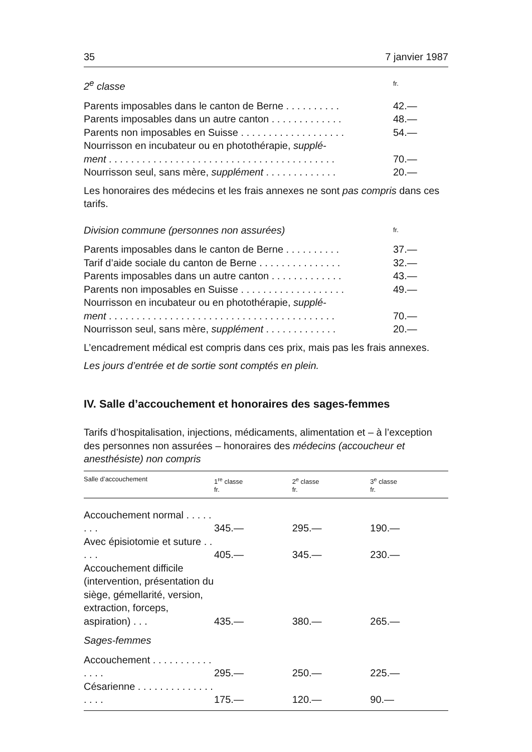35 7 janvier 1987
2<sup>e</sup> classe fr.
Parents imposables dans le canton de Berne . . . . . . . . . . 42.—
Parents imposables dans un autre canton . . . . . . . . . . . . . 48.—
Parents non imposables en Suisse . . . . . . . . . . . . . . . . . . . 54.—
Nourrisson en incubateur ou en photothérapie, supplé-
ment . . . . . . . . . . . . . . . . . . . . . . . . . . . . . . . . . . . . . . . . . 70.—
Nourrisson seul, sans mère, supplément . . . . . . . . . . . . . 20.—
Les honoraires des médecins et les frais annexes ne sont pas compris dans ces tarifs.
Division commune (personnes non assurées) fr.
Parents imposables dans le canton de Berne . . . . . . . . . . 37.—
Tarif d’aide sociale du canton de Berne . . . . . . . . . . . . . . . 32.—
Parents imposables dans un autre canton . . . . . . . . . . . . . 43.—
Parents non imposables en Suisse . . . . . . . . . . . . . . . . . . . 49.—
Nourrisson en incubateur ou en photothérapie, supplé-
ment . . . . . . . . . . . . . . . . . . . . . . . . . . . . . . . . . . . . . . . . . 70.—
Nourrisson seul, sans mère, supplément . . . . . . . . . . . . . 20.—
L’encadrement médical est compris dans ces prix, mais pas les frais annexes.
Les jours d’entrée et de sortie sont comptés en plein.
IV. Salle d’accouchement et honoraires des sages-femmes
Tarifs d’hospitalisation, injections, médicaments, alimentation et – à l’exception des personnes non assurées – honoraires des médecins (accoucheur et anesthésiste) non compris
| Salle d’accouchement | 1<sup>re</sup> classe fr. | 2<sup>e</sup> classe fr. | 3<sup>e</sup> classe fr. |
| --- | --- | --- | --- |
| Accouchement normal . . . . . . . . | 345.— | 295.— | 190.— |
| Avec épisiotomie et suture . . . . . | 405.— | 345.— | 230.— |
| Accouchement difficile (intervention, présentation du siège, gémellarité, version, extraction, forceps, aspiration) . . . | 435.— | 380.— | 265.— |
| Sages-femmes | | | |
| Accouchement . . . . . . . . . . . . . . . | 295.— | 250.— | 225.— |
| Césarienne . . . . . . . . . . . . . . . . . . | 175.— | 120.— | 90.— |